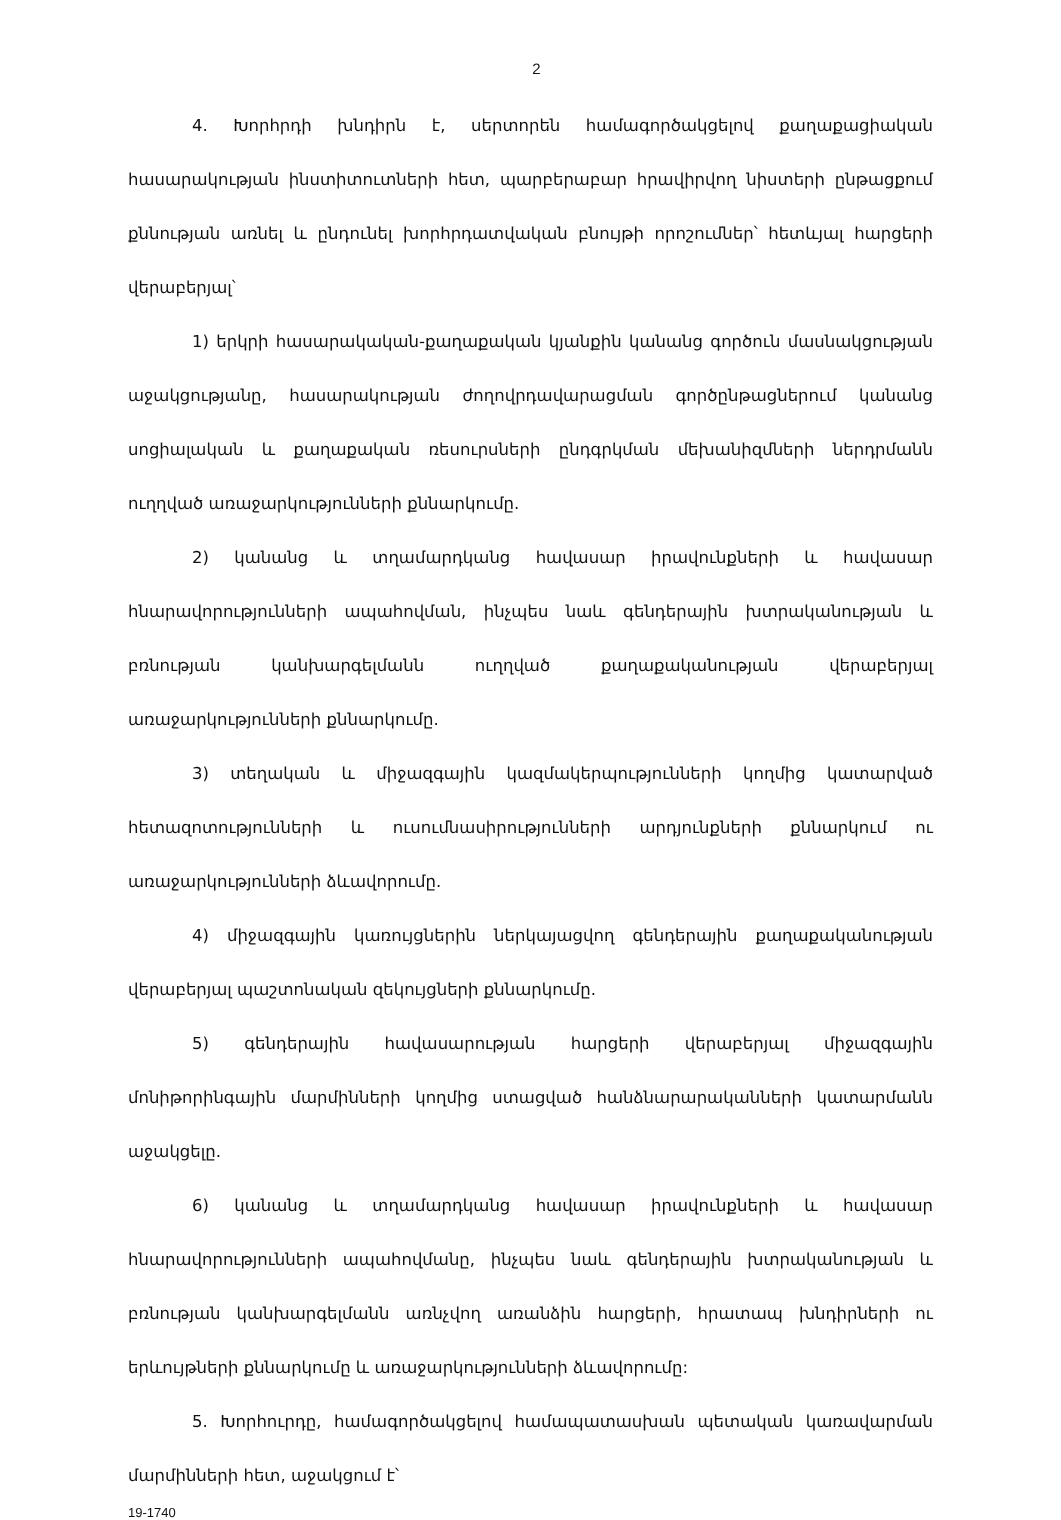2
4. Խորհրդի խնդիրն է, սերտորեն համագործակցելով քաղաքացիական հասարակության ինստիտուտների հետ, պարբերաբար հրավիրվող նիստերի ընթացքում քննության առնել և ընդունել խորհրդատվական բնույթի որոշումներ՝ հետևյալ հարցերի վերաբերյալ՝
1) երկրի հասարակական-քաղաքական կյանքին կանանց գործուն մասնակցության աջակցությանը, հասարակության ժողովրդավարացման գործընթացներում կանանց սոցիալական և քաղաքական ռեսուրսների ընդգրկման մեխանիզմների ներդրմանն ուղղված առաջարկությունների քննարկումը.
2) կանանց և տղամարդկանց հավասար իրավունքների և հավասար հնարավորությունների ապահովման, ինչպես նաև գենդերային խտրականության և բռնության կանխարգելմանն ուղղված քաղաքականության վերաբերյալ առաջարկությունների քննարկումը.
3) տեղական և միջազգային կազմակերպությունների կողմից կատարված հետազոտությունների և ուսումնասիրությունների արդյունքների քննարկում ու առաջարկությունների ձևավորումը.
4) միջազգային կառույցներին ներկայացվող գենդերային քաղաքականության վերաբերյալ պաշտոնական զեկույցների քննարկումը.
5) գենդերային հավասարության հարցերի վերաբերյալ միջազգային մոնիթորինգային մարմինների կողմից ստացված հանձնարարականների կատարմանն աջակցելը.
6) կանանց և տղամարդկանց հավասար իրավունքների և հավասար հնարավորությունների ապահովմանը, ինչպես նաև գենդերային խտրականության և բռնության կանխարգելմանն առնչվող առանձին հարցերի, հրատապ խնդիրների ու երևույթների քննարկումը և առաջարկությունների ձևավորումը:
5. Խորհուրդը, համագործակցելով համապատասխան պետական կառավարման մարմինների հետ, աջակցում է՝
19-1740